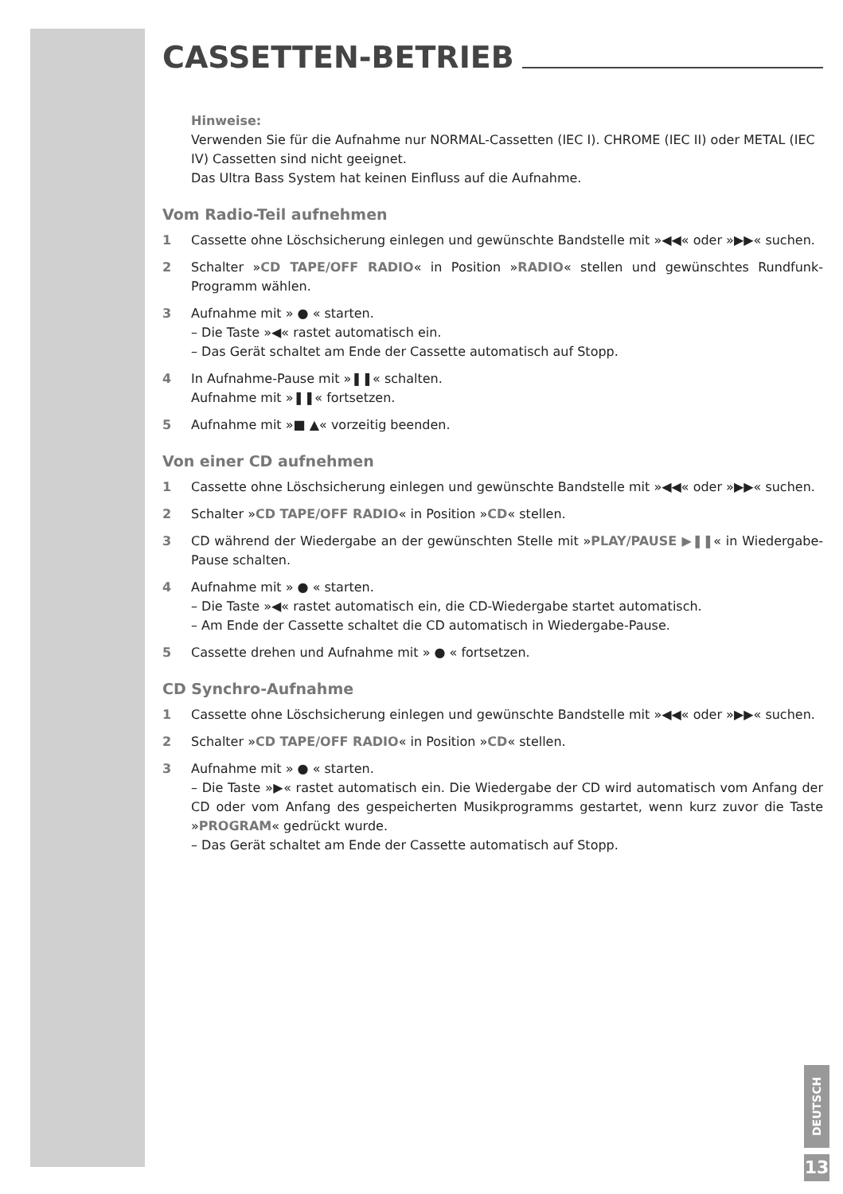CASSETTEN-BETRIEB
Hinweise:
Verwenden Sie für die Aufnahme nur NORMAL-Cassetten (IEC I). CHROME (IEC II) oder METAL (IEC IV) Cassetten sind nicht geeignet.
Das Ultra Bass System hat keinen Einfluss auf die Aufnahme.
Vom Radio-Teil aufnehmen
1 Cassette ohne Löschsicherung einlegen und gewünschte Bandstelle mit »◀◀« oder »▶▶« suchen.
2 Schalter »CD TAPE/OFF RADIO« in Position »RADIO« stellen und gewünschtes Rundfunk-Programm wählen.
3 Aufnahme mit » ● « starten.
– Die Taste »◀« rastet automatisch ein.
– Das Gerät schaltet am Ende der Cassette automatisch auf Stopp.
4 In Aufnahme-Pause mit »❚❚« schalten.
Aufnahme mit »❚❚« fortsetzen.
5 Aufnahme mit »■ ▲« vorzeitig beenden.
Von einer CD aufnehmen
1 Cassette ohne Löschsicherung einlegen und gewünschte Bandstelle mit »◀◀« oder »▶▶« suchen.
2 Schalter »CD TAPE/OFF RADIO« in Position »CD« stellen.
3 CD während der Wiedergabe an der gewünschten Stelle mit »PLAY/PAUSE ▶❚❚« in Wiedergabe-Pause schalten.
4 Aufnahme mit » ● « starten.
– Die Taste »◀« rastet automatisch ein, die CD-Wiedergabe startet automatisch.
– Am Ende der Cassette schaltet die CD automatisch in Wiedergabe-Pause.
5 Cassette drehen und Aufnahme mit » ● « fortsetzen.
CD Synchro-Aufnahme
1 Cassette ohne Löschsicherung einlegen und gewünschte Bandstelle mit »◀◀« oder »▶▶« suchen.
2 Schalter »CD TAPE/OFF RADIO« in Position »CD« stellen.
3 Aufnahme mit » ● « starten.
– Die Taste »▶« rastet automatisch ein. Die Wiedergabe der CD wird automatisch vom Anfang der CD oder vom Anfang des gespeicherten Musikprogramms gestartet, wenn kurz zuvor die Taste »PROGRAM« gedrückt wurde.
– Das Gerät schaltet am Ende der Cassette automatisch auf Stopp.
DEUTSCH
13